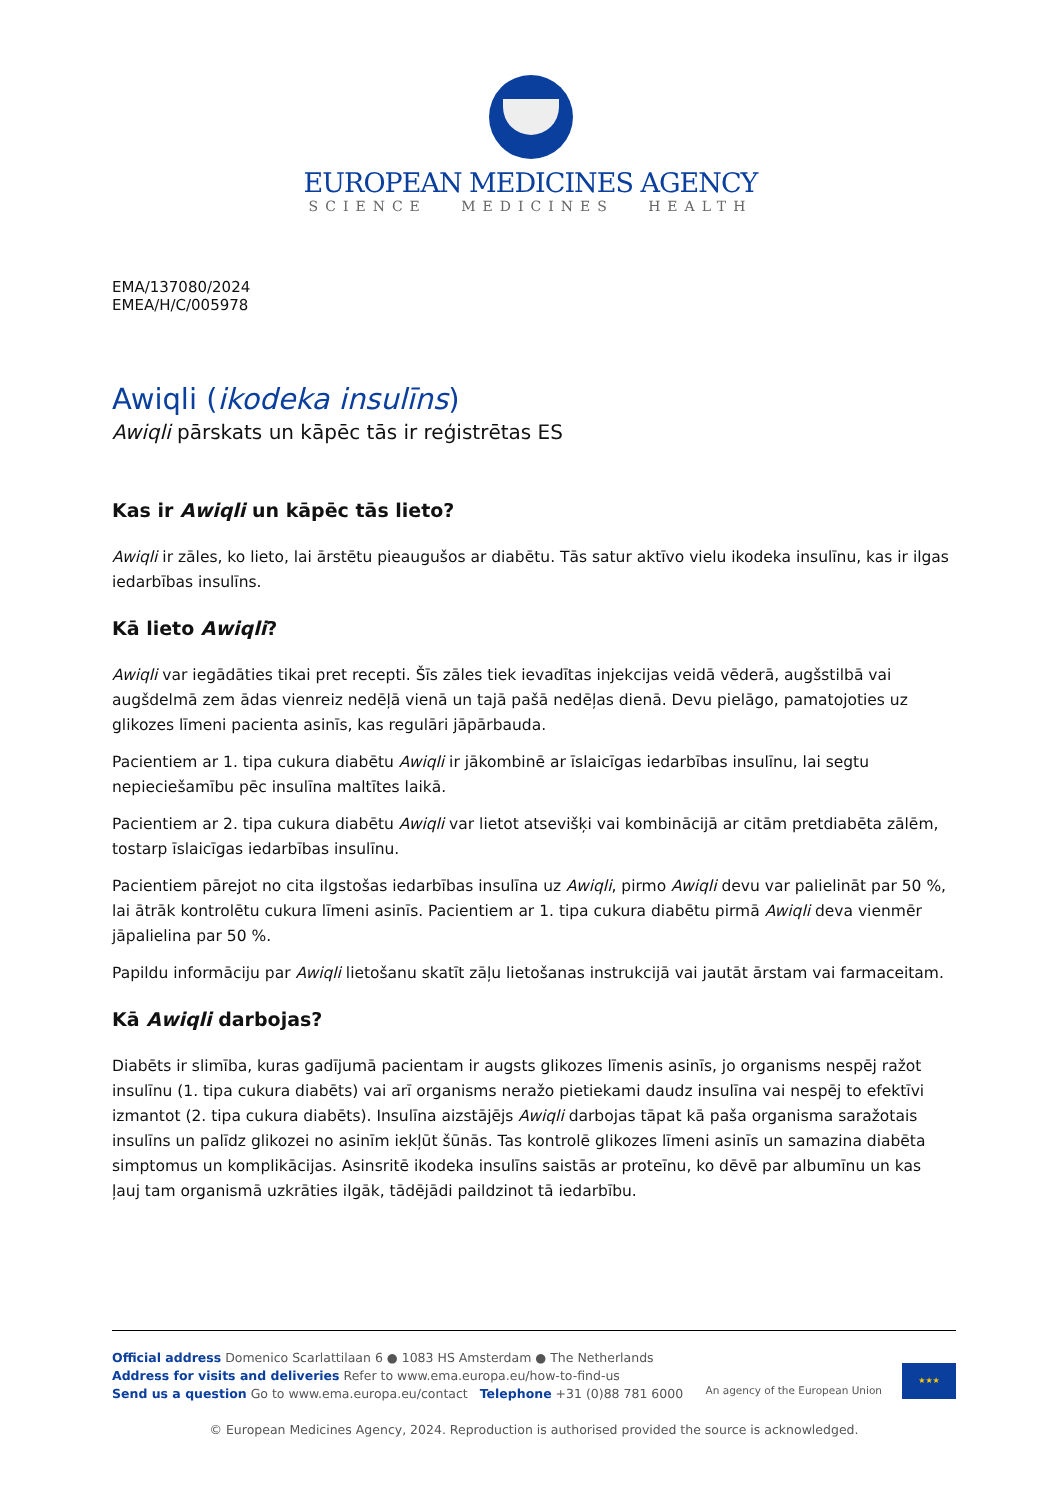EUROPEAN MEDICINES AGENCY
SCIENCE MEDICINES HEALTH
EMA/137080/2024
EMEA/H/C/005978
Awiqli (ikodeka insulīns)
Awiqli pārskats un kāpēc tās ir reģistrētas ES
Kas ir Awiqli un kāpēc tās lieto?
Awiqli ir zāles, ko lieto, lai ārstētu pieaugušos ar diabētu. Tās satur aktīvo vielu ikodeka insulīnu, kas ir ilgas iedarbības insulīns.
Kā lieto Awiqli?
Awiqli var iegādāties tikai pret recepti. Šīs zāles tiek ievadītas injekcijas veidā vēderā, augšstilbā vai augšdelmā zem ādas vienreiz nedēļā vienā un tajā pašā nedēļas dienā. Devu pielāgo, pamatojoties uz glikozes līmeni pacienta asinīs, kas regulāri jāpārbauda.
Pacientiem ar 1. tipa cukura diabētu Awiqli ir jākombinē ar īslaicīgas iedarbības insulīnu, lai segtu nepieciešamību pēc insulīna maltītes laikā.
Pacientiem ar 2. tipa cukura diabētu Awiqli var lietot atsevišķi vai kombinācijā ar citām pretdiabēta zālēm, tostarp īslaicīgas iedarbības insulīnu.
Pacientiem pārejot no cita ilgstošas iedarbības insulīna uz Awiqli, pirmo Awiqli devu var palielināt par 50 %, lai ātrāk kontrolētu cukura līmeni asinīs. Pacientiem ar 1. tipa cukura diabētu pirmā Awiqli deva vienmēr jāpalielina par 50 %.
Papildu informāciju par Awiqli lietošanu skatīt zāļu lietošanas instrukcijā vai jautāt ārstam vai farmaceitam.
Kā Awiqli darbojas?
Diabēts ir slimība, kuras gadījumā pacientam ir augsts glikozes līmenis asinīs, jo organisms nespēj ražot insulīnu (1. tipa cukura diabēts) vai arī organisms neražo pietiekami daudz insulīna vai nespēj to efektīvi izmantot (2. tipa cukura diabēts). Insulīna aizstājējs Awiqli darbojas tāpat kā paša organisma saražotais insulīns un palīdz glikozei no asinīm iekļūt šūnās. Tas kontrolē glikozes līmeni asinīs un samazina diabēta simptomus un komplikācijas. Asinsritē ikodeka insulīns saistās ar proteīnu, ko dēvē par albumīnu un kas ļauj tam organismā uzkrāties ilgāk, tādējādi paildzinot tā iedarbību.
Official address Domenico Scarlattilaan 6 ● 1083 HS Amsterdam ● The Netherlands
Address for visits and deliveries Refer to www.ema.europa.eu/how-to-find-us
Send us a question Go to www.ema.europa.eu/contact Telephone +31 (0)88 781 6000
An agency of the European Union
★★★
© European Medicines Agency, 2024. Reproduction is authorised provided the source is acknowledged.